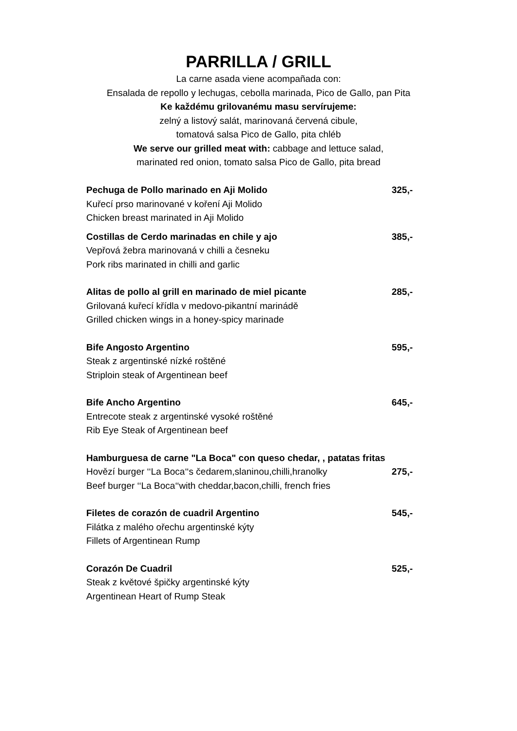PARRILLA / GRILL
La carne asada viene acompañada con:
Ensalada de repollo y lechugas, cebolla marinada, Pico de Gallo, pan Pita
Ke každému grilovanému masu servírujeme:
zelný a listový salát, marinovaná červená cibule,
tomatová salsa Pico de Gallo, pita chléb
We serve our grilled meat with: cabbage and lettuce salad,
marinated red onion, tomato salsa Pico de Gallo, pita bread
Pechuga de Pollo marinado en Aji Molido 325,-
Kuřecí prso marinované v koření Aji Molido
Chicken breast marinated in Aji Molido
Costillas de Cerdo marinadas en chile y ajo 385,-
Vepřová žebra marinovaná v chilli a česneku
Pork ribs marinated in chilli and garlic
Alitas de pollo al grill en marinado de miel picante 285,-
Grilovaná kuřecí křídla v medovo-pikantní marinádě
Grilled chicken wings in a honey-spicy marinade
Bife Angosto Argentino 595,-
Steak z argentinské nízké roštěné
Striploin steak of Argentinean beef
Bife Ancho Argentino 645,-
Entrecote steak z argentinské vysoké roštěné
Rib Eye Steak of Argentinean beef
Hamburguesa de carne "La Boca" con queso chedar, , patatas fritas
Hovězí burger ‘‘La Boca‘‘s čedarem,slaninou,chilli,hranolky 275,-
Beef burger ‘‘La Boca‘‘with cheddar,bacon,chilli, french fries
Filetes de corazón de cuadril Argentino 545,-
Filátka z malého ořechu argentinské kýty
Fillets of Argentinean Rump
Corazón De Cuadril 525,-
Steak z květové špičky argentinské kýty
Argentinean Heart of Rump Steak